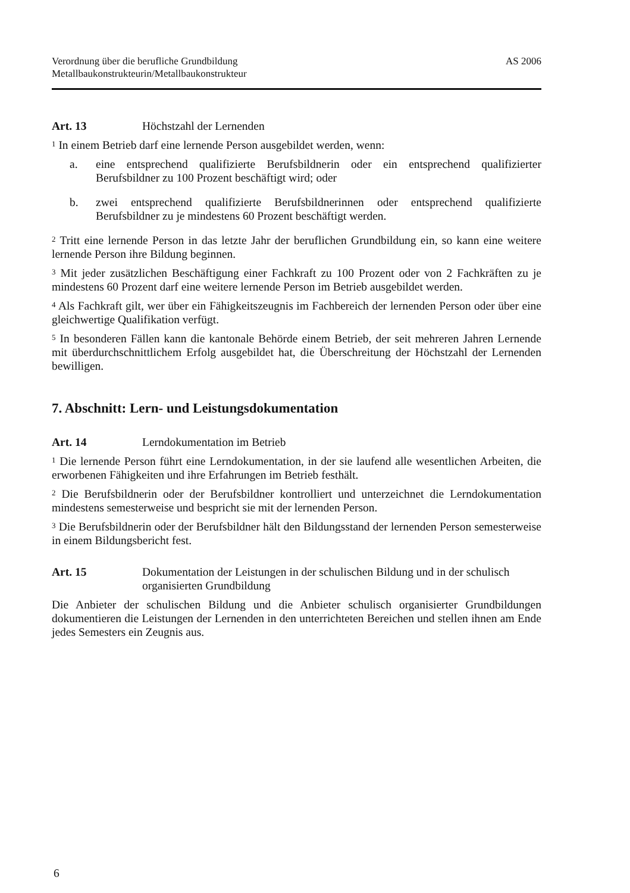Verordnung über die berufliche Grundbildung
Metallbaukonstrukteurin/Metallbaukonstrukteur
AS 2006
Art. 13 Höchstzahl der Lernenden
<sup>1</sup> In einem Betrieb darf eine lernende Person ausgebildet werden, wenn:
a. eine entsprechend qualifizierte Berufsbildnerin oder ein entsprechend qualifizierter Berufsbildner zu 100 Prozent beschäftigt wird; oder
b. zwei entsprechend qualifizierte Berufsbildnerinnen oder entsprechend qualifizierte Berufsbildner zu je mindestens 60 Prozent beschäftigt werden.
<sup>2</sup> Tritt eine lernende Person in das letzte Jahr der beruflichen Grundbildung ein, so kann eine weitere lernende Person ihre Bildung beginnen.
<sup>3</sup> Mit jeder zusätzlichen Beschäftigung einer Fachkraft zu 100 Prozent oder von 2 Fachkräften zu je mindestens 60 Prozent darf eine weitere lernende Person im Betrieb ausgebildet werden.
<sup>4</sup> Als Fachkraft gilt, wer über ein Fähigkeitszeugnis im Fachbereich der lernenden Person oder über eine gleichwertige Qualifikation verfügt.
<sup>5</sup> In besonderen Fällen kann die kantonale Behörde einem Betrieb, der seit mehreren Jahren Lernende mit überdurchschnittlichem Erfolg ausgebildet hat, die Überschreitung der Höchstzahl der Lernenden bewilligen.
7. Abschnitt: Lern- und Leistungsdokumentation
Art. 14 Lerndokumentation im Betrieb
<sup>1</sup> Die lernende Person führt eine Lerndokumentation, in der sie laufend alle wesentlichen Arbeiten, die erworbenen Fähigkeiten und ihre Erfahrungen im Betrieb festhält.
<sup>2</sup> Die Berufsbildnerin oder der Berufsbildner kontrolliert und unterzeichnet die Lerndokumentation mindestens semesterweise und bespricht sie mit der lernenden Person.
<sup>3</sup> Die Berufsbildnerin oder der Berufsbildner hält den Bildungsstand der lernenden Person semesterweise in einem Bildungsbericht fest.
Art. 15 Dokumentation der Leistungen in der schulischen Bildung und in der schulisch organisierten Grundbildung
Die Anbieter der schulischen Bildung und die Anbieter schulisch organisierter Grundbildungen dokumentieren die Leistungen der Lernenden in den unterrichteten Bereichen und stellen ihnen am Ende jedes Semesters ein Zeugnis aus.
6